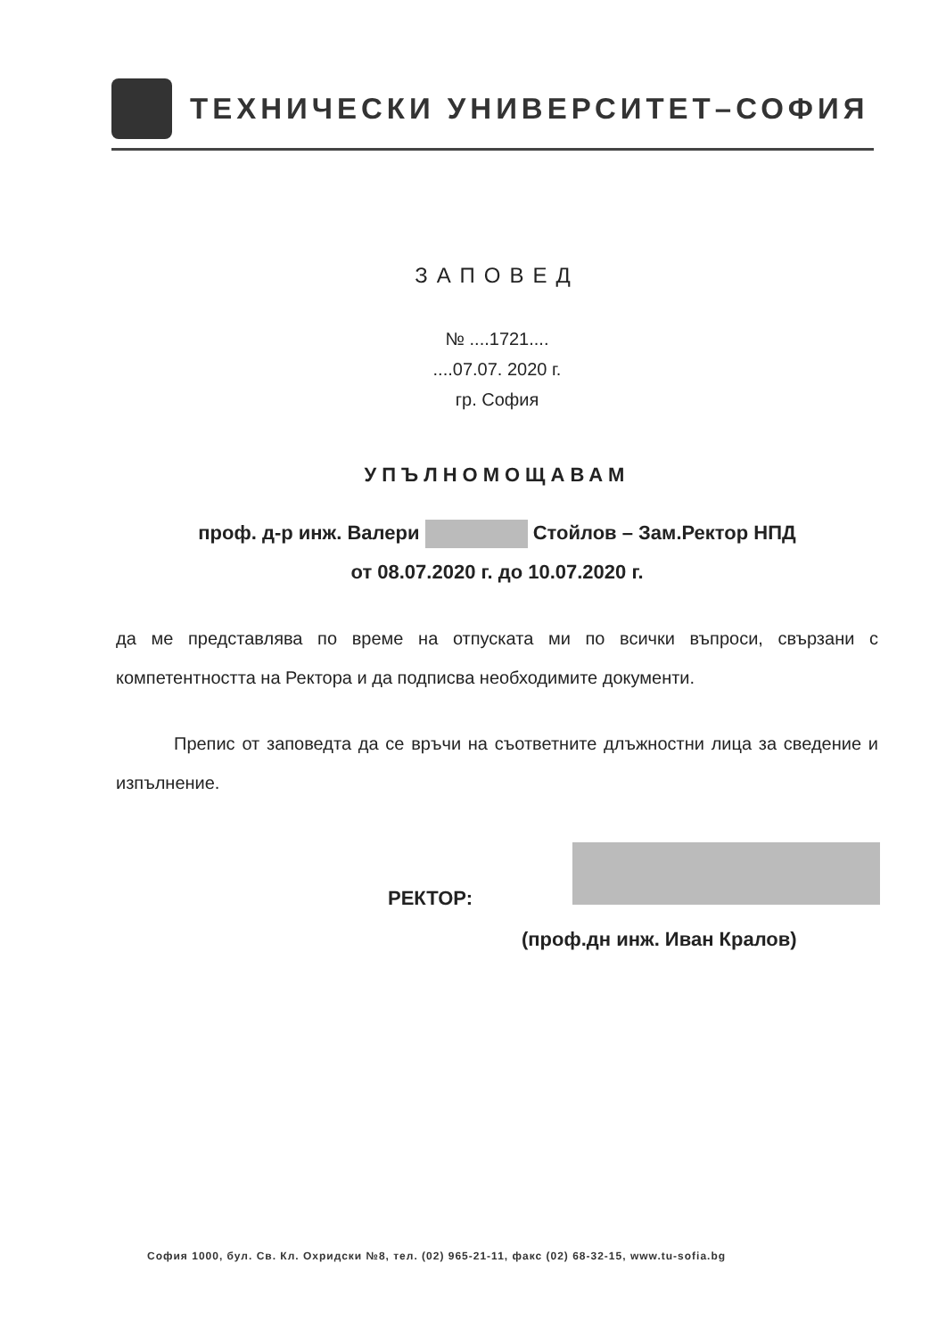ТЕХНИЧЕСКИ УНИВЕРСИТЕТ–СОФИЯ
ЗАПОВЕД
№ ....1721....
....07.07. 2020 г.
гр. София
УПЪЛНОМОЩАВАМ
проф. д-р инж. Валери Стойлов – Зам.Ректор НПД
от 08.07.2020 г. до 10.07.2020 г.
да ме представлява по време на отпуската ми по всички въпроси, свързани с компетентността на Ректора и да подписва необходимите документи.
Препис от заповедта да се връчи на съответните длъжностни лица за сведение и изпълнение.
РЕКТОР:
(проф.дн инж. Иван Кралов)
София 1000, бул. Св. Кл. Охридски №8, тел. (02) 965-21-11, факс (02) 68-32-15, www.tu-sofia.bg